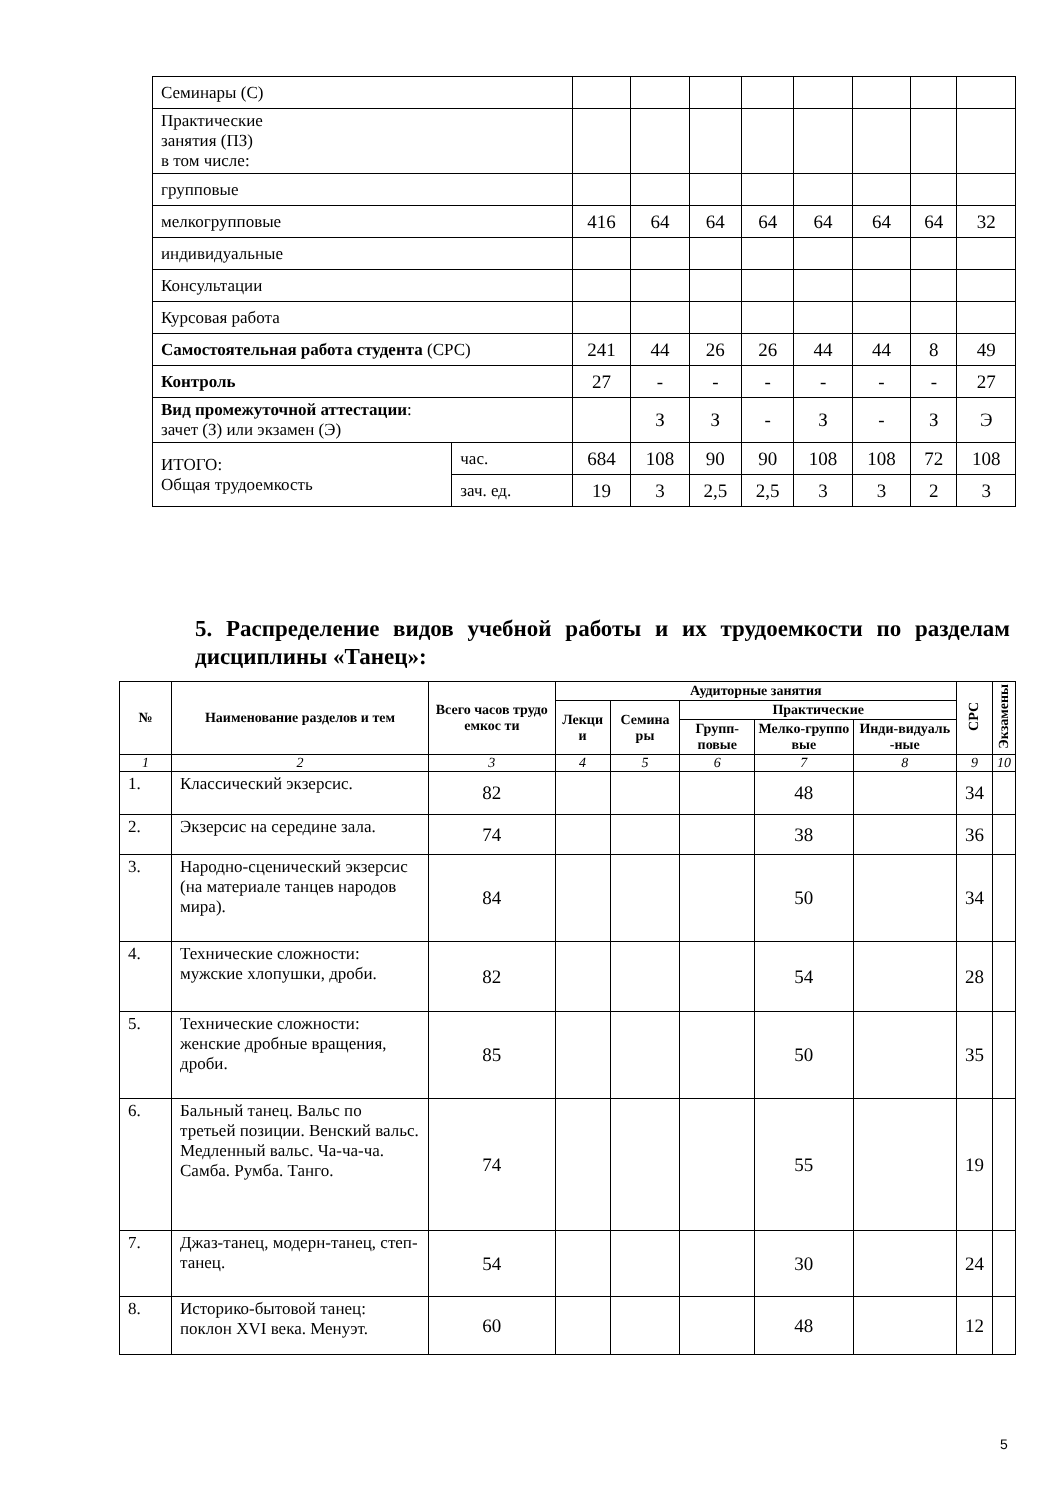| Семинары (С) | | | | | | | | | |
| Практические занятия (ПЗ) в том числе: | | | | | | | | | |
| групповые | | | | | | | | | |
| мелкогрупповые | | 416 | 64 | 64 | 64 | 64 | 64 | 64 | 32 |
| индивидуальные | | | | | | | | | |
| Консультации | | | | | | | | | |
| Курсовая работа | | | | | | | | | |
| Самостоятельная работа студента (СРС) | | 241 | 44 | 26 | 26 | 44 | 44 | 8 | 49 |
| Контроль | | 27 | - | - | - | - | - | - | 27 |
| Вид промежуточной аттестации : зачет (З) или экзамен (Э) | | | З | З | - | З | - | З | Э |
| ИТОГО: Общая трудоемкость | час. | 684 | 108 | 90 | 90 | 108 | 108 | 72 | 108 |
| | зач. ед. | 19 | 3 | 2,5 | 2,5 | 3 | 3 | 2 | 3 |
5. Распределение видов учебной работы и их трудоемкости по разделам дисциплины «Танец»:
| № | Наименование разделов и тем | Всего часов трудо емкос ти | Аудиторные занятия | | | | | СРС | Экзамены |
| --- | --- | --- | --- | --- | --- | --- | --- | --- | --- |
| | | | Лекци и | Семина ры | Практические | | | | |
| | | | | | Групп-повые | Мелко-группо вые | Инди-видуаль -ные | | |
| 1 | 2 | 3 | 4 | 5 | 6 | 7 | 8 | 9 | 10 |
| 1. | Классический экзерсис. | 82 | | | | 48 | | 34 | |
| 2. | Экзерсис на середине зала. | 74 | | | | 38 | | 36 | |
| 3. | Народно-сценический экзерсис (на материале танцев народов мира). | 84 | | | | 50 | | 34 | |
| 4. | Технические сложности: мужские хлопушки, дроби. | 82 | | | | 54 | | 28 | |
| 5. | Технические сложности: женские дробные вращения, дроби. | 85 | | | | 50 | | 35 | |
| 6. | Бальный танец. Вальс по третьей позиции. Венский вальс. Медленный вальс. Ча-ча-ча. Самба. Румба. Танго. | 74 | | | | 55 | | 19 | |
| 7. | Джаз-танец, модерн-танец, степ-танец. | 54 | | | | 30 | | 24 | |
| 8. | Историко-бытовой танец: поклон XVI века. Менуэт. | 60 | | | | 48 | | 12 | |
5